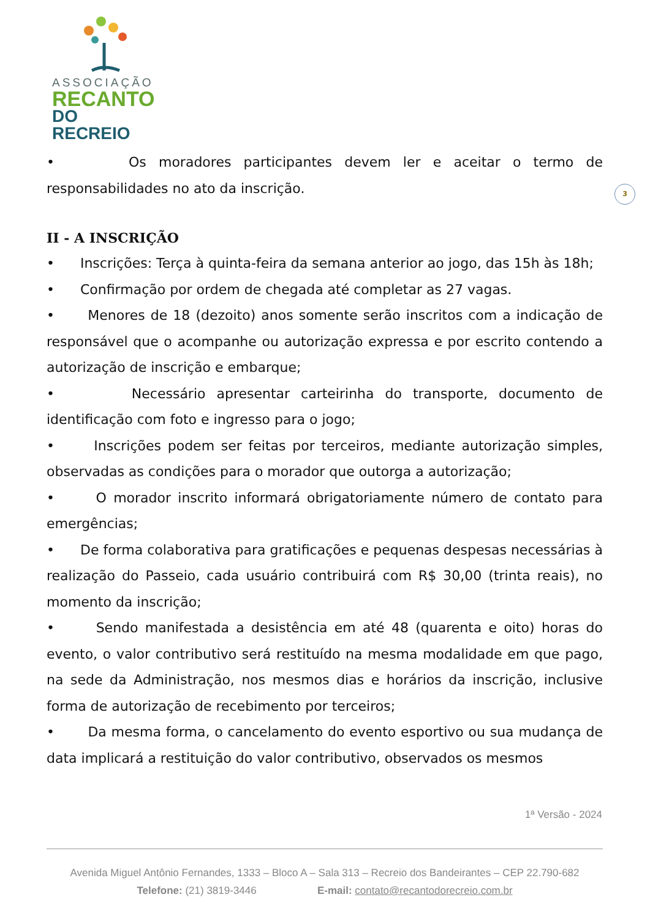ASSOCIAÇÃO
RECANTO
DO RECREIO
3
• Os moradores participantes devem ler e aceitar o termo de responsabilidades no ato da inscrição.
II - A INSCRIÇÃO
• Inscrições: Terça à quinta-feira da semana anterior ao jogo, das 15h às 18h;
• Confirmação por ordem de chegada até completar as 27 vagas.
• Menores de 18 (dezoito) anos somente serão inscritos com a indicação de responsável que o acompanhe ou autorização expressa e por escrito contendo a autorização de inscrição e embarque;
• Necessário apresentar carteirinha do transporte, documento de identificação com foto e ingresso para o jogo;
• Inscrições podem ser feitas por terceiros, mediante autorização simples, observadas as condições para o morador que outorga a autorização;
• O morador inscrito informará obrigatoriamente número de contato para emergências;
• De forma colaborativa para gratificações e pequenas despesas necessárias à realização do Passeio, cada usuário contribuirá com R$ 30,00 (trinta reais), no momento da inscrição;
• Sendo manifestada a desistência em até 48 (quarenta e oito) horas do evento, o valor contributivo será restituído na mesma modalidade em que pago, na sede da Administração, nos mesmos dias e horários da inscrição, inclusive forma de autorização de recebimento por terceiros;
• Da mesma forma, o cancelamento do evento esportivo ou sua mudança de data implicará a restituição do valor contributivo, observados os mesmos
1ª Versão - 2024
Avenida Miguel Antônio Fernandes, 1333 – Bloco A – Sala 313 – Recreio dos Bandeirantes – CEP 22.790-682
Telefone: (21) 3819-3446 E-mail: contato@recantodorecreio.com.br